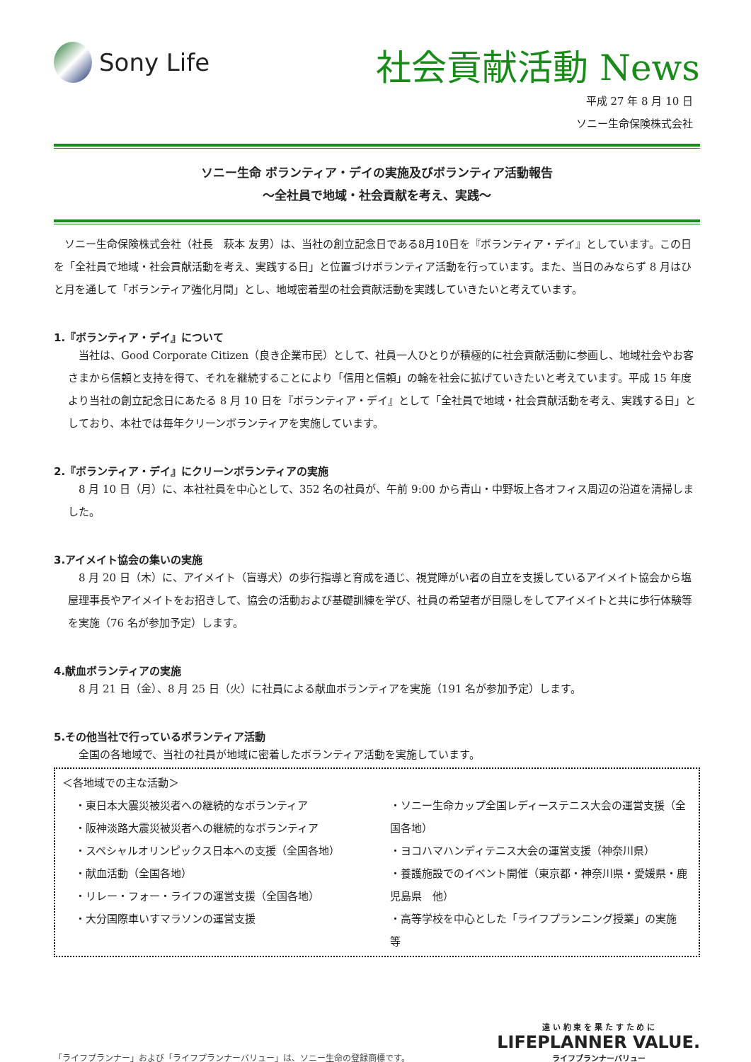Sony Life
社会貢献活動 News
平成 27 年 8 月 10 日
ソニー生命保険株式会社
ソニー生命 ボランティア・デイの実施及びボランティア活動報告
～全社員で地域・社会貢献を考え、実践～
　ソニー生命保険株式会社（社長　萩本 友男）は、当社の創立記念日である8月10日を『ボランティア・デイ』としています。この日を「全社員で地域・社会貢献活動を考え、実践する日」と位置づけボランティア活動を行っています。また、当日のみならず 8 月はひと月を通して「ボランティア強化月間」とし、地域密着型の社会貢献活動を実践していきたいと考えています。
1.『ボランティア・デイ』について
　当社は、Good Corporate Citizen（良き企業市民）として、社員一人ひとりが積極的に社会貢献活動に参画し、地域社会やお客さまから信頼と支持を得て、それを継続することにより「信用と信頼」の輪を社会に拡げていきたいと考えています。平成 15 年度より当社の創立記念日にあたる 8 月 10 日を『ボランティア・デイ』として「全社員で地域・社会貢献活動を考え、実践する日」としており、本社では毎年クリーンボランティアを実施しています。
2.『ボランティア・デイ』にクリーンボランティアの実施
　8 月 10 日（月）に、本社社員を中心として、352 名の社員が、午前 9:00 から青山・中野坂上各オフィス周辺の沿道を清掃しました。
3.アイメイト協会の集いの実施
　8 月 20 日（木）に、アイメイト（盲導犬）の歩行指導と育成を通じ、視覚障がい者の自立を支援しているアイメイト協会から塩屋理事長やアイメイトをお招きして、協会の活動および基礎訓練を学び、社員の希望者が目隠しをしてアイメイトと共に歩行体験等を実施（76 名が参加予定）します。
4.献血ボランティアの実施
　8 月 21 日（金）、8 月 25 日（火）に社員による献血ボランティアを実施（191 名が参加予定）します。
5.その他当社で行っているボランティア活動
　全国の各地域で、当社の社員が地域に密着したボランティア活動を実施しています。
＜各地域での主な活動＞
・東日本大震災被災者への継続的なボランティア
・阪神淡路大震災被災者への継続的なボランティア
・スペシャルオリンピックス日本への支援（全国各地）
・献血活動（全国各地）
・リレー・フォー・ライフの運営支援（全国各地）
・大分国際車いすマラソンの運営支援
・ソニー生命カップ全国レディーステニス大会の運営支援（全国各地）
・ヨコハマハンディテニス大会の運営支援（神奈川県）
・養護施設でのイベント開催（東京都・神奈川県・愛媛県・鹿児島県　他）
・高等学校を中心とした「ライフプランニング授業」の実施　　等
「ライフプランナー」および「ライフプランナーバリュー」は、ソニー生命の登録商標です。
遠 い 約 束 を 果 た す た め に
LIFEPLANNER VALUE.
ライフプランナーバリュー